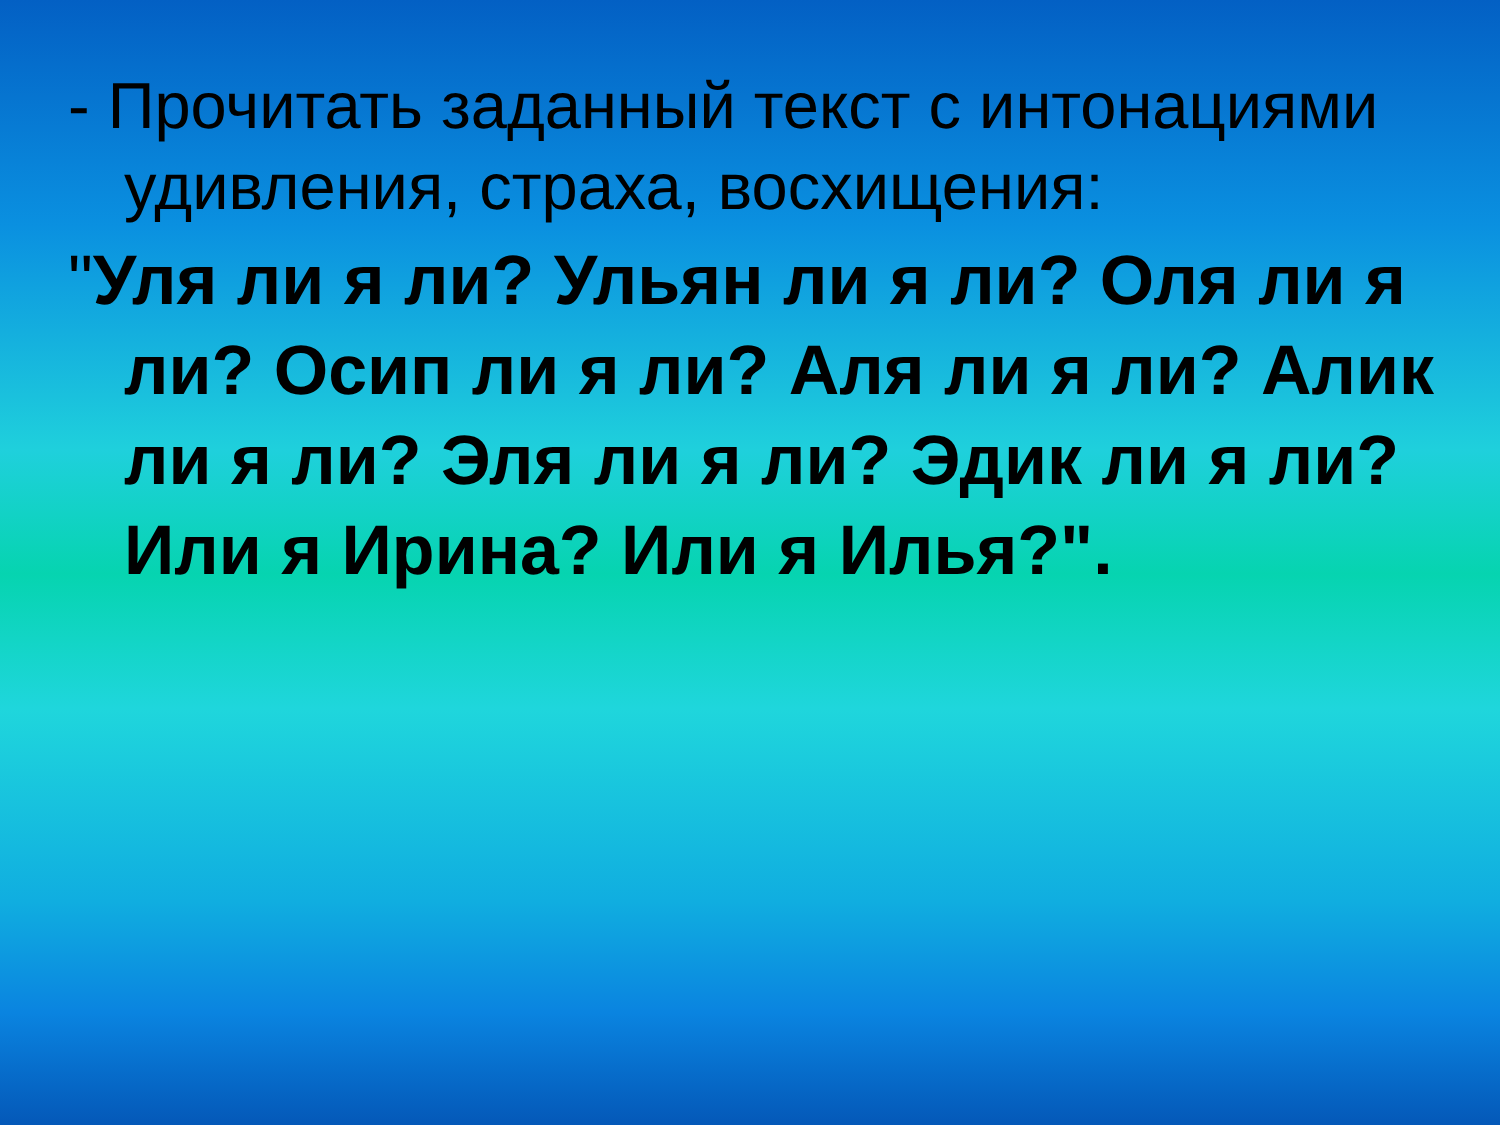- Прочитать заданный текст с интонациями удивления, страха, восхищения:
"Уля ли я ли? Ульян ли я ли? Оля ли я ли? Осип ли я ли? Аля ли я ли? Алик ли я ли? Эля ли я ли? Эдик ли я ли? Или я Ирина? Или я Илья?".